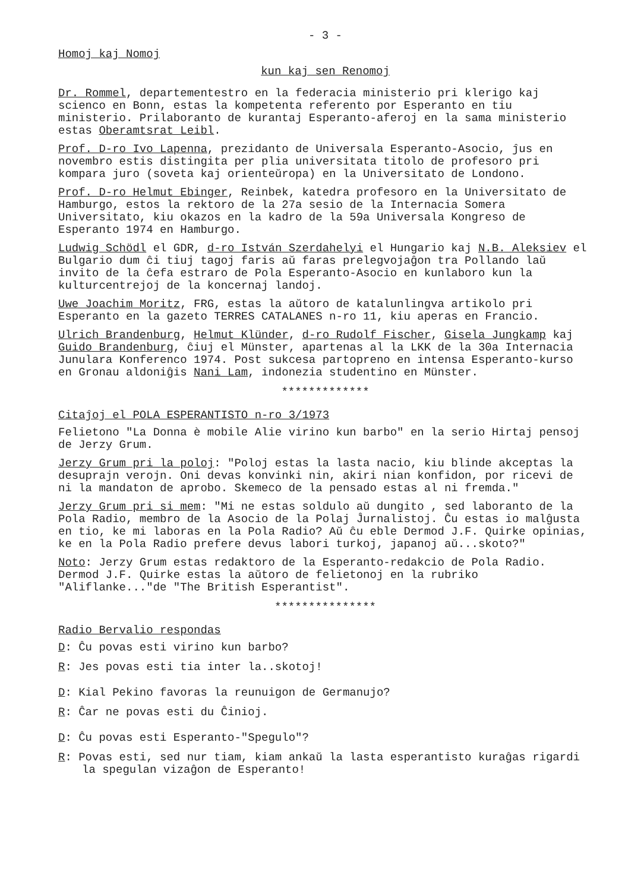- 3 -
Homoj kaj Nomoj
kun kaj sen Renomoj
Dr. Rommel, departementestro en la federacia ministerio pri klerigo kaj scienco en Bonn, estas la kompetenta referento por Esperanto en tiu ministerio. Prilaboranto de kurantaj Esperanto-aferoj en la sama ministerio estas Oberamtsrat Leibl.
Prof. D-ro Ivo Lapenna, prezidanto de Universala Esperanto-Asocio, ĵus en novembro estis distingita per plia universitata titolo de profesoro pri kompara juro (soveta kaj orienteŭropa) en la Universitato de Londono.
Prof. D-ro Helmut Ebinger, Reinbek, katedra profesoro en la Universitato de Hamburgo, estos la rektoro de la 27a sesio de la Internacia Somera Universitato, kiu okazos en la kadro de la 59a Universala Kongreso de Esperanto 1974 en Hamburgo.
Ludwig Schödl el GDR, d-ro István Szerdahelyi el Hungario kaj N.B. Aleksiev el Bulgario dum ĉi tiuj tagoj faris aŭ faras prelegvojaĝon tra Pollando laŭ invito de la ĉefa estraro de Pola Esperanto-Asocio en kunlaboro kun la kulturcentrejoj de la koncernaj landoj.
Uwe Joachim Moritz, FRG, estas la aŭtoro de katalunlingva artikolo pri Esperanto en la gazeto TERRES CATALANES n-ro 11, kiu aperas en Francio.
Ulrich Brandenburg, Helmut Klünder, d-ro Rudolf Fischer, Gisela Jungkamp kaj Guido Brandenburg, ĉiuj el Münster, apartenas al la LKK de la 30a Internacia Junulara Konferenco 1974. Post sukcesa partopreno en intensa Esperanto-kurso en Gronau aldoniĝis Nani Lam, indonezia studentino en Münster.
*************
Citaĵoj el POLA ESPERANTISTO n-ro 3/1973
Felietono "La Donna è mobile Alie virino kun barbo" en la serio Hirtaj pensoj de Jerzy Grum.
Jerzy Grum pri la poloj: "Poloj estas la lasta nacio, kiu blinde akceptas la desuprajn verojn. Oni devas konvinki nin, akiri nian konfidon, por ricevi de ni la mandaton de aprobo. Skemeco de la pensado estas al ni fremda."
Jerzy Grum pri si mem: "Mi ne estas soldulo aŭ dungito , sed laboranto de la Pola Radio, membro de la Asocio de la Polaj Ĵurnalistoj. Ĉu estas io malĝusta en tio, ke mi laboras en la Pola Radio? Aŭ ĉu eble Dermod J.F. Quirke opinias, ke en la Pola Radio prefere devus labori turkoj, japanoj aŭ...skoto?"
Noto: Jerzy Grum estas redaktoro de la Esperanto-redakcio de Pola Radio. Dermod J.F. Quirke estas la aŭtoro de felietonoj en la rubriko "Aliflanke..."de "The British Esperantist".
***************
Radio Bervalio respondas
D: Ĉu povas esti virino kun barbo?
R: Jes povas esti tia inter la..skotoj!
D: Kial Pekino favoras la reunuigon de Germanujo?
R: Ĉar ne povas esti du Ĉinioj.
D: Ĉu povas esti Esperanto-"Spegulo"?
R: Povas esti, sed nur tiam, kiam ankaŭ la lasta esperantisto kuraĝas rigardi la spegulan vizaĝon de Esperanto!